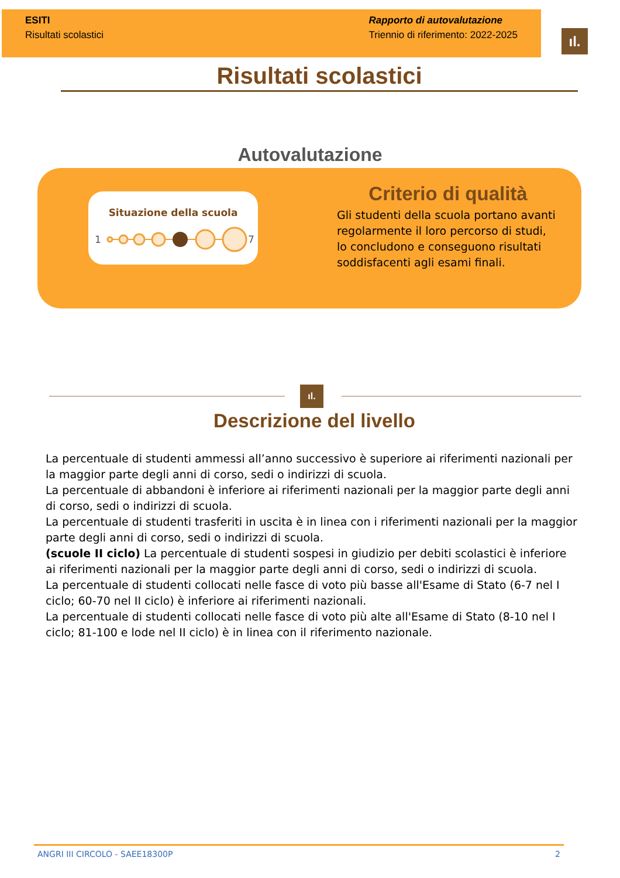ESITI
Risultati scolastici
Rapporto di autovalutazione
Triennio di riferimento: 2022-2025
ıl.
Risultati scolastici
Autovalutazione
Situazione della scuola
1
7
Criterio di qualità
Gli studenti della scuola portano avanti regolarmente il loro percorso di studi, lo concludono e conseguono risultati soddisfacenti agli esami finali.
ıl.
Descrizione del livello
La percentuale di studenti ammessi all’anno successivo è superiore ai riferimenti nazionali per la maggior parte degli anni di corso, sedi o indirizzi di scuola.
La percentuale di abbandoni è inferiore ai riferimenti nazionali per la maggior parte degli anni di corso, sedi o indirizzi di scuola.
La percentuale di studenti trasferiti in uscita è in linea con i riferimenti nazionali per la maggior parte degli anni di corso, sedi o indirizzi di scuola.
(scuole II ciclo) La percentuale di studenti sospesi in giudizio per debiti scolastici è inferiore ai riferimenti nazionali per la maggior parte degli anni di corso, sedi o indirizzi di scuola.
La percentuale di studenti collocati nelle fasce di voto più basse all'Esame di Stato (6-7 nel I ciclo; 60-70 nel II ciclo) è inferiore ai riferimenti nazionali.
La percentuale di studenti collocati nelle fasce di voto più alte all'Esame di Stato (8-10 nel I ciclo; 81-100 e lode nel II ciclo) è in linea con il riferimento nazionale.
ANGRI III CIRCOLO - SAEE18300P 2